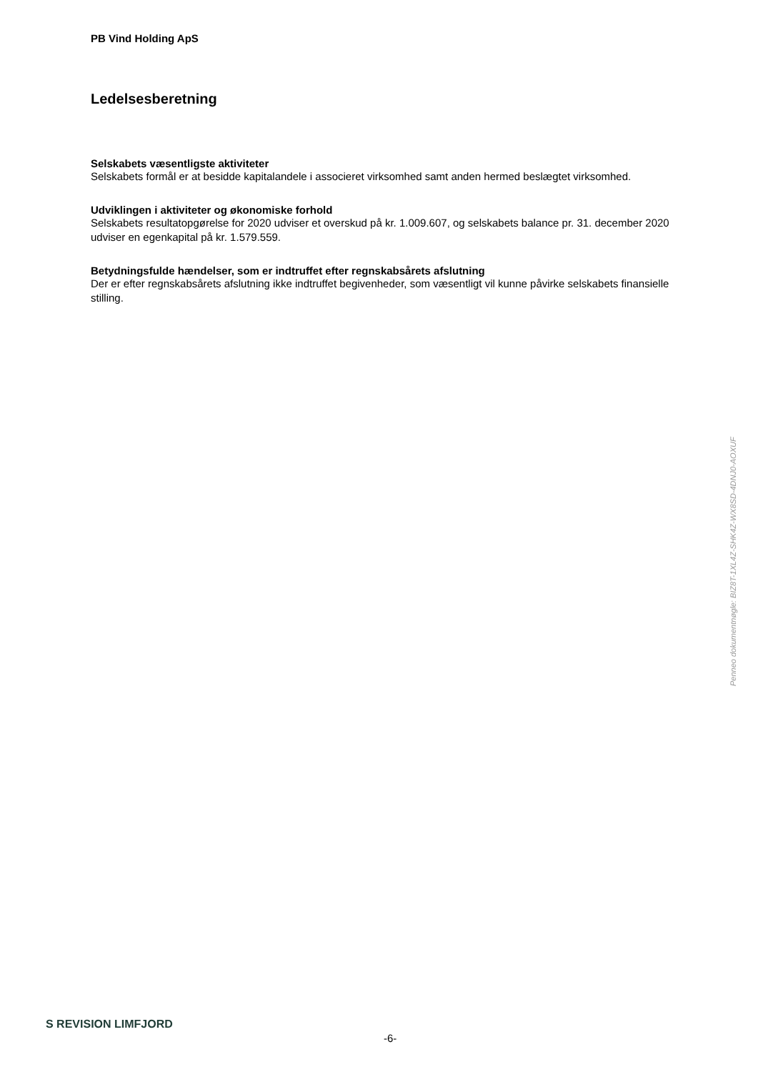PB Vind Holding ApS
Ledelsesberetning
Selskabets væsentligste aktiviteter
Selskabets formål er at besidde kapitalandele i associeret virksomhed samt anden hermed beslægtet virksomhed.
Udviklingen i aktiviteter og økonomiske forhold
Selskabets resultatopgørelse for 2020 udviser et overskud på kr. 1.009.607, og selskabets balance pr. 31. december 2020 udviser en egenkapital på kr. 1.579.559.
Betydningsfulde hændelser, som er indtruffet efter regnskabsårets afslutning
Der er efter regnskabsårets afslutning ikke indtruffet begivenheder, som væsentligt vil kunne påvirke selskabets finansielle stilling.
Penneo dokumentnøgle: BIZ8T-1XL4Z-SHK4Z-WX8SD-4DNJ0-AOXUF
S REVISION LIMFJORD
-6-